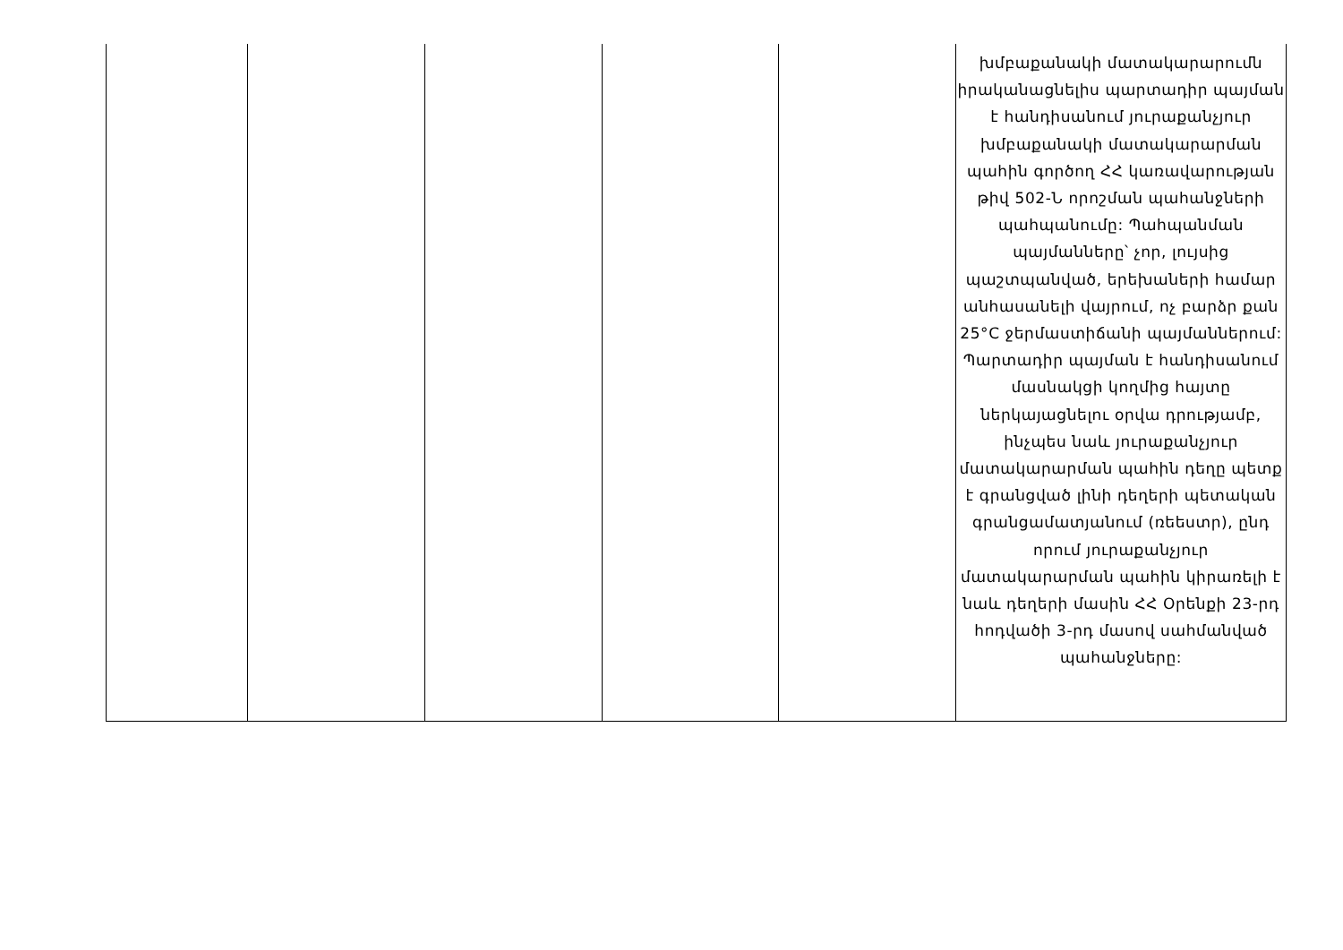| | | | | | խմբաքանակի մատակարարումն իրականացնելիս պարտադիր պայման է հանդիսանում յուրաքանչյուր խմբաքանակի մատակարարման պահին գործող ՀՀ կառավարության թիվ 502-Ն որոշման պահանջների պահպանումը: Պահպանման պայմանները՝ չոր, լույսից պաշտպանված, երեխաների համար անհասանելի վայրում, ոչ բարձր քան 25°C ջերմաստիճանի պայմաններում: Պարտադիր պայման է հանդիսանում մասնակցի կողմից հայտը ներկայացնելու օրվա դրությամբ, ինչպես նաև յուրաքանչյուր մատակարարման պահին դեղը պետք է գրանցված լինի դեղերի պետական գրանցամատյանում (ռեեստր), ընդ որում յուրաքանչյուր մատակարարման պահին կիրառելի է նաև դեղերի մասին ՀՀ Օրենքի 23-րդ հոդվածի 3-րդ մասով սահմանված պահանջները: |